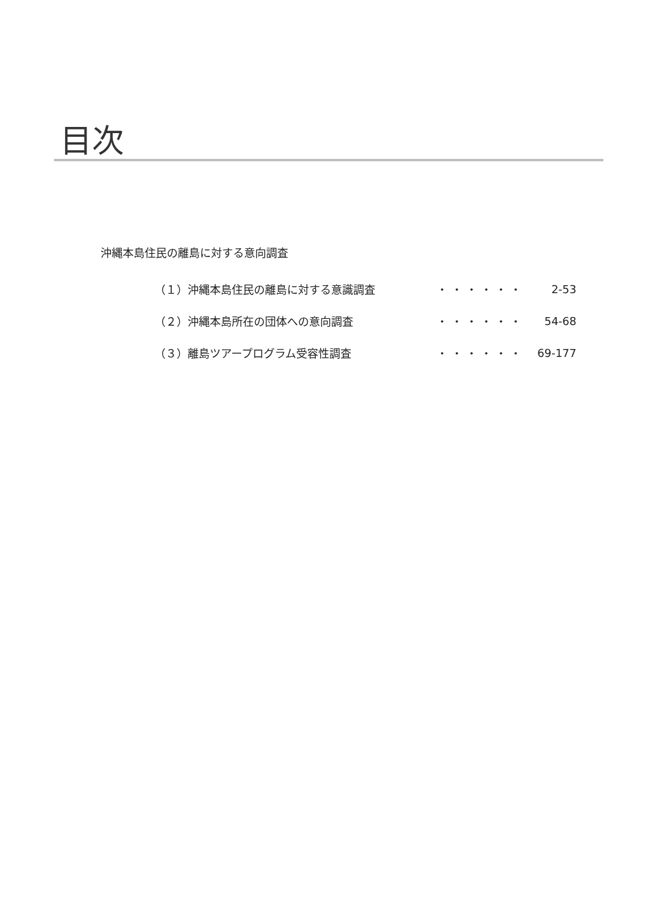目次
沖縄本島住民の離島に対する意向調査
| （１）沖縄本島住民の離島に対する意識調査 | ・・・・・・ | 2-53 |
| （２）沖縄本島所在の団体への意向調査 | ・・・・・・ | 54-68 |
| （３）離島ツアープログラム受容性調査 | ・・・・・・ | 69-177 |